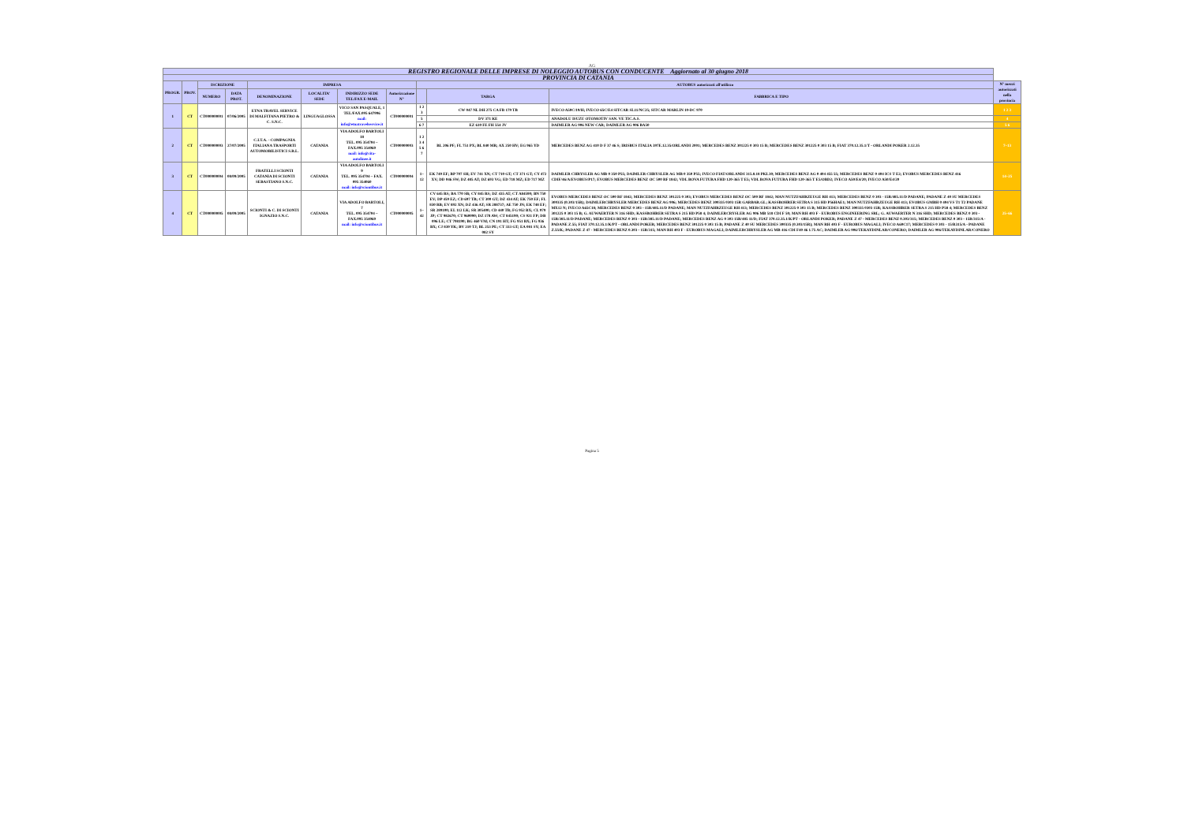AG
| REGISTRO REGIONALE DELLE IMPRESE DI NOLEGGIO AUTOBUS CON CONDUCENTE Aggiornato al 30 giugno 2018 | | | | | | | | | | | |
| --- | --- | --- | --- | --- | --- | --- | --- | --- | --- | --- | --- |
| PROVINCIA DI CATANIA | | | | | | | | | | | |
| PROGR. | PROV. | ISCRIZIONE | | IMPRESA | | | | AUTOBUS autorizzati all'utilizzo | | | N° mezzi autorizzati nella provincia |
| | | NUMERO | DATA PROT. | DENOMINAZIONE | LOCALITA' SEDE | INDIRIZZO SEDE TEL/FAX E-MAIL | Autorizzazione N° | | TARGA | FABBRICA E TIPO | |
| 1 | CT | CT000000001 | 07/06/2005 | ETNA TRAVEL SERVICE DI MALFITANA PIETRO & C. S.N.C. | LINGUAGLOSSA | VICO SAN PASQUALE, 1 TEL/FAX.095 647996 mail: info@etnatravelservice.it | CT000000001 | 1 2 3 | CW 047 NL DH 275 CA FB 179 TB | IVECO A50C/19/H; IVECO 65C/E4 SITCAR SL11/NC25; SITCAR MARLIN 10-DC 970 | 1 2 3 |
| | | | | | | | | 5 | DV 371 KE | ANADOLU ISUZU OTOMOTIV SAN. VE TIC.A.S. | 4 |
| | | | | | | | | 6 7 | EZ 610 FE FH 554 JV | DAIMLER AG 906 NEW CAR; DAIMLER AG 906 BA50 | 5 6 |
| 2 | CT | CT000000003 | 27/07/2005 | C.I.T.A. - COMPAGNIA ITALIANA TRASPORTI AUTOMOBILISTICI S.R.L. | CATANIA | VIA ADOLFO BARTOLI 18 TEL. 095 354704 – FAX.095 354060 mail: info@cita-autolinee.it | CT000000003 | 1 2 3 4 5 6 7 | BL 206 PF; FL 751 PX; BL 840 MR; AX 250 HV; EG 965 YD | MERCEDES BENZ AG 410 D F 37 46 S; IRISBUS ITALIA 397E.12.35/ORLANDI 2001; MERCEDES BENZ 301225 0 303 15 B; MERCEDES BENZ 301225 0 303 15 B; FIAT 370.12.35.1/T - ORLANDI POKER 2.12.35 | 7–13 |
| 3 | CT | CT000000004 | 08/09/2005 | FRATELLI SCIONTI CATANIA DI SCIONTI SEBASTIANO S.N.C. | CATANIA | VIA ADOLFO BARTOLI 9 TEL. 095 354704 – FAX. 095 354060 mail: info@sciontibus.it | CT000000004 | 1–12 | EK 749 EF; BP 707 SH; EV 741 XN; CT 710 GT; CT 371 GT; CY 472 XV; DD 046 SW; DZ 485 AT; DZ 693 VG; ED 718 MZ; ED 717 MZ | DAIMLER CHRYSLER AG MB 0 350 P55; DAIMLER CHRYSLER AG MB 0 350 P55; IVECO FIAT/ORLANDI 315.8.18 PKL30; MERCEDES BENZ AG 0 404 455 55; MERCEDES BENZ 0 404 ICS T E2; EVOBUS MERCEDES BENZ 416 CDIF/46/A/EVOBUS/P17; EVOBUS MERCEDES BENZ OC 500 RF 1842; VDL BOVA FUTURA FHD 120-365 T E5; VDL BOVA FUTURA FHD 120-365 T E5/OBD2; IVECO A50/E4/20; IVECO A50/E4/20 | 14–25 |
| 4 | CT | CT000000005 | 08/09/2005 | SCIONTI & C. DI SCIONTI IGNAZIO S.N.C. | CATANIA | VIA ADOLFO BARTOLI, 7 TEL. 095 354704 – FAX.095 354060 mail: info@sciontibus.it | CT000000005 | 1–42 | CV 645 RS; BA 770 SB; CY 845 RS; DZ 435 AT; CT A84590; BN 750 EV; DP 459 EZ; CD 697 TB; CT 300 GT; DZ 434 AT; EK 750 EF; FL 830 RB; EV 892 XN; DZ 436 AT; SR 288737; AE 750 JN; EK 748 EF; SR 289100; EL 112 LK; SR 305400; CD 440 TB; FG 952 BX; CL 979 JP; CT 982670; CT 960090; DZ 178 AW; CT 845190; CS 921 FP; DB 096 LE; CT 798190; BG 460 VM; CN 191 HT; FG 951 BX; FG 936 BX; CJ 839 YK; BV 210 TJ; BL 253 PE; CT 333 GT; EA 081 SY; EA 082 SY | EVOBUS MERCEDES BENZ OC 500 RF 1842; MERCEDES BENZ 301225 0 303; EVOBUS MERCEDES BENZ OC 500 RF 1842; MAN NUTZFAHRZEUGE RH 413; MERCEDES BENZ 0 303 - 15R/485.11/D PADANE; PADANE Z 40 SU MERCEDES 300335 (0.303/15R); DAIMLERCHRYSLER MERCEDES BENZ AG 906; MERCEDES BENZ 300335 0303 15R GARBAR.GL; KASSBOHRER SETRA S 315 HD P56HAE1; MAN NUTZFAHRZEUGE RH 413; EVOBUS GMBH 0 404 VS T1 T2 PADANE MX12 N; IVECO A65C18; MERCEDES BENZ 0 303 - 15R/485.11/D PADANE; MAN NUTZFAHRZEUGE RH 413; MERCEDES BENZ 301225 0 303 15 B; MERCEDES BENZ 300335 0303 15R; KASSBOHRER SETRA S 215 HD P58 4; MERCEDES BENZ 301225 0 303 15 B; G. AUWAERTER N 316 SHD; KASSBOHRER SETRA S 215 HD P58 4; DAIMLERCRYSLER AG 906 MB 518 CDI F 50; MAN RH 403 F - EUROBUS ENGINEERING SRL; G. AUWAERTER N 316 SHD; MERCEDES BENZ 0 303 - 15R/385.11/D PADANE; MERCEDES BENZ 0 303 - 15R/385.11/D PADANE; MERCEDES BENZ AG 0 303 15R/485 11/D; FIAT 370.12.35.1/K/PT - ORLANDI POKER; PADANE Z 47 - MERCEDES BENZ 0.303/315; MERCEDES BENZ 0 303 - 15R/315/A - PADANE Z.55; FIAT 370.12.35.1/K/PT - ORLANDI POKER; MERCEDES BENZ 301225 0 303 15 B; PADANE Z 40 SU MERCEDES 300335 (0.303/15R); MAN RH 403 F - EUROBUS MAGALI; IVECO A60C17; MERCEDES 0 303 - 15/R315/A - PADANE Z.55/K; PADANE Z 47 - MERCEDES BENZ 0.303 - 15R/315; MAN RH 403 F - EUROBUS MAGALI; DAIMLERCHRYSLER AG MB 416 CDI F40 46 1.75 AC; DAIMLER AG 906/TEKAYDINLAR/CONERO; DAIMLER AG 906/TEKAYDINLAR/CONERO | 25–66 |
Pagina 5